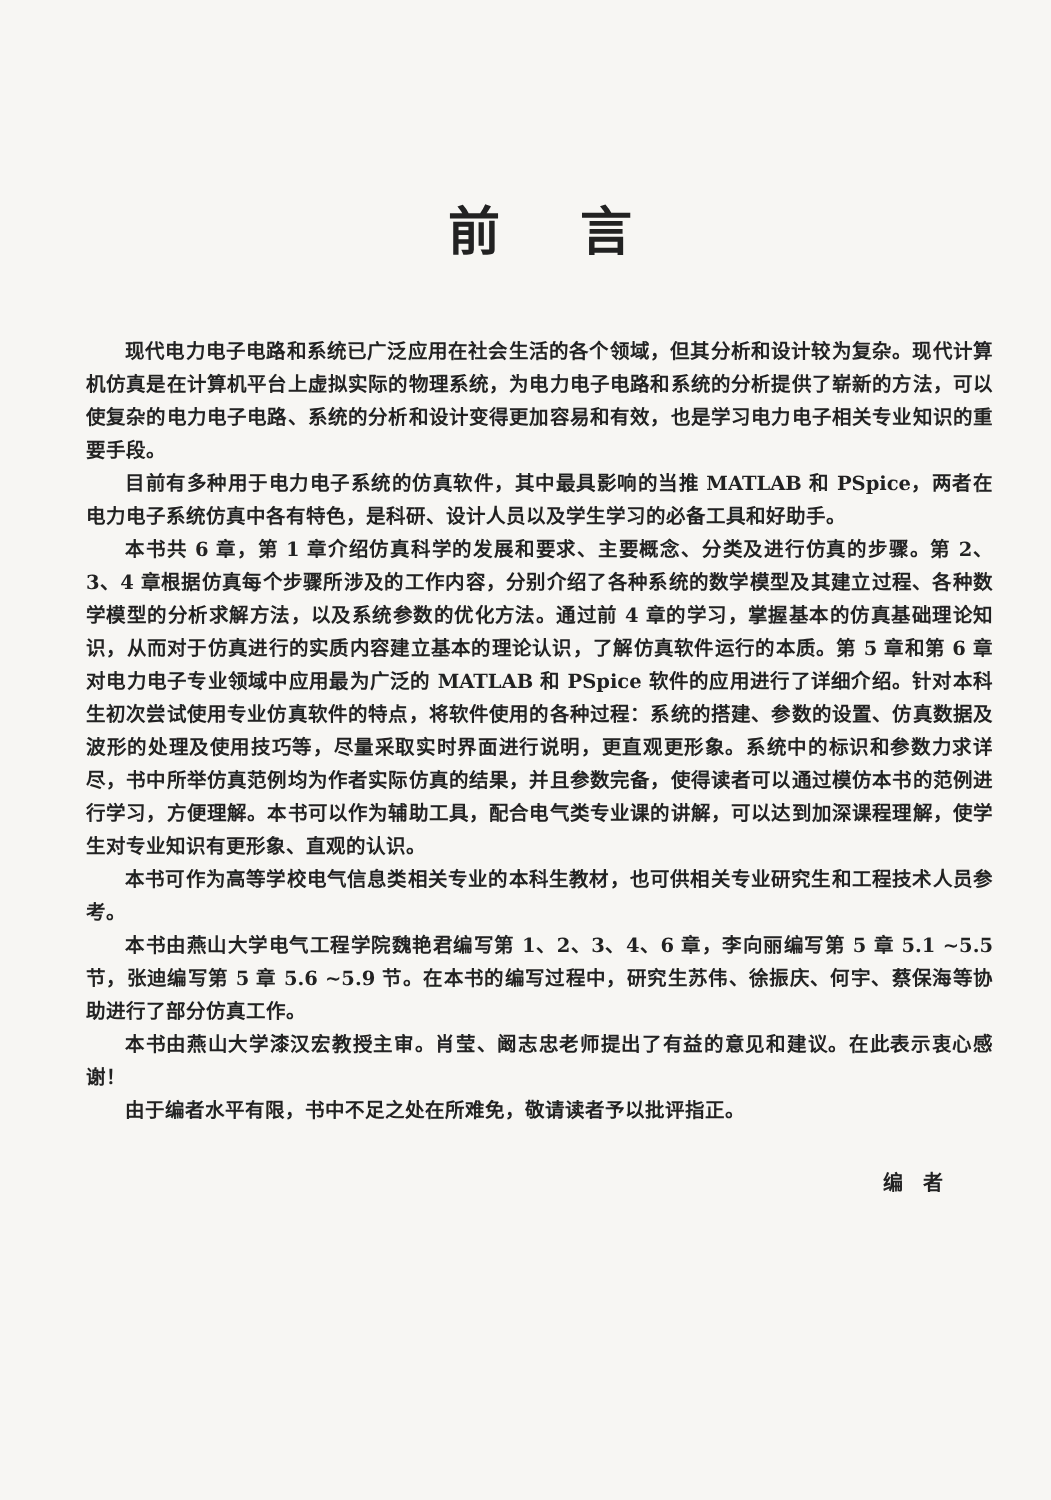前言
现代电力电子电路和系统已广泛应用在社会生活的各个领域，但其分析和设计较为复杂。现代计算机仿真是在计算机平台上虚拟实际的物理系统，为电力电子电路和系统的分析提供了崭新的方法，可以使复杂的电力电子电路、系统的分析和设计变得更加容易和有效，也是学习电力电子相关专业知识的重要手段。
目前有多种用于电力电子系统的仿真软件，其中最具影响的当推 MATLAB 和 PSpice，两者在电力电子系统仿真中各有特色，是科研、设计人员以及学生学习的必备工具和好助手。
本书共 6 章，第 1 章介绍仿真科学的发展和要求、主要概念、分类及进行仿真的步骤。第 2、3、4 章根据仿真每个步骤所涉及的工作内容，分别介绍了各种系统的数学模型及其建立过程、各种数学模型的分析求解方法，以及系统参数的优化方法。通过前 4 章的学习，掌握基本的仿真基础理论知识，从而对于仿真进行的实质内容建立基本的理论认识，了解仿真软件运行的本质。第 5 章和第 6 章对电力电子专业领域中应用最为广泛的 MATLAB 和 PSpice 软件的应用进行了详细介绍。针对本科生初次尝试使用专业仿真软件的特点，将软件使用的各种过程：系统的搭建、参数的设置、仿真数据及波形的处理及使用技巧等，尽量采取实时界面进行说明，更直观更形象。系统中的标识和参数力求详尽，书中所举仿真范例均为作者实际仿真的结果，并且参数完备，使得读者可以通过模仿本书的范例进行学习，方便理解。本书可以作为辅助工具，配合电气类专业课的讲解，可以达到加深课程理解，使学生对专业知识有更形象、直观的认识。
本书可作为高等学校电气信息类相关专业的本科生教材，也可供相关专业研究生和工程技术人员参考。
本书由燕山大学电气工程学院魏艳君编写第 1、2、3、4、6 章，李向丽编写第 5 章 5.1 ~5.5 节，张迪编写第 5 章 5.6 ~5.9 节。在本书的编写过程中，研究生苏伟、徐振庆、何宇、蔡保海等协助进行了部分仿真工作。
本书由燕山大学漆汉宏教授主审。肖莹、阚志忠老师提出了有益的意见和建议。在此表示衷心感谢！
由于编者水平有限，书中不足之处在所难免，敬请读者予以批评指正。
编者